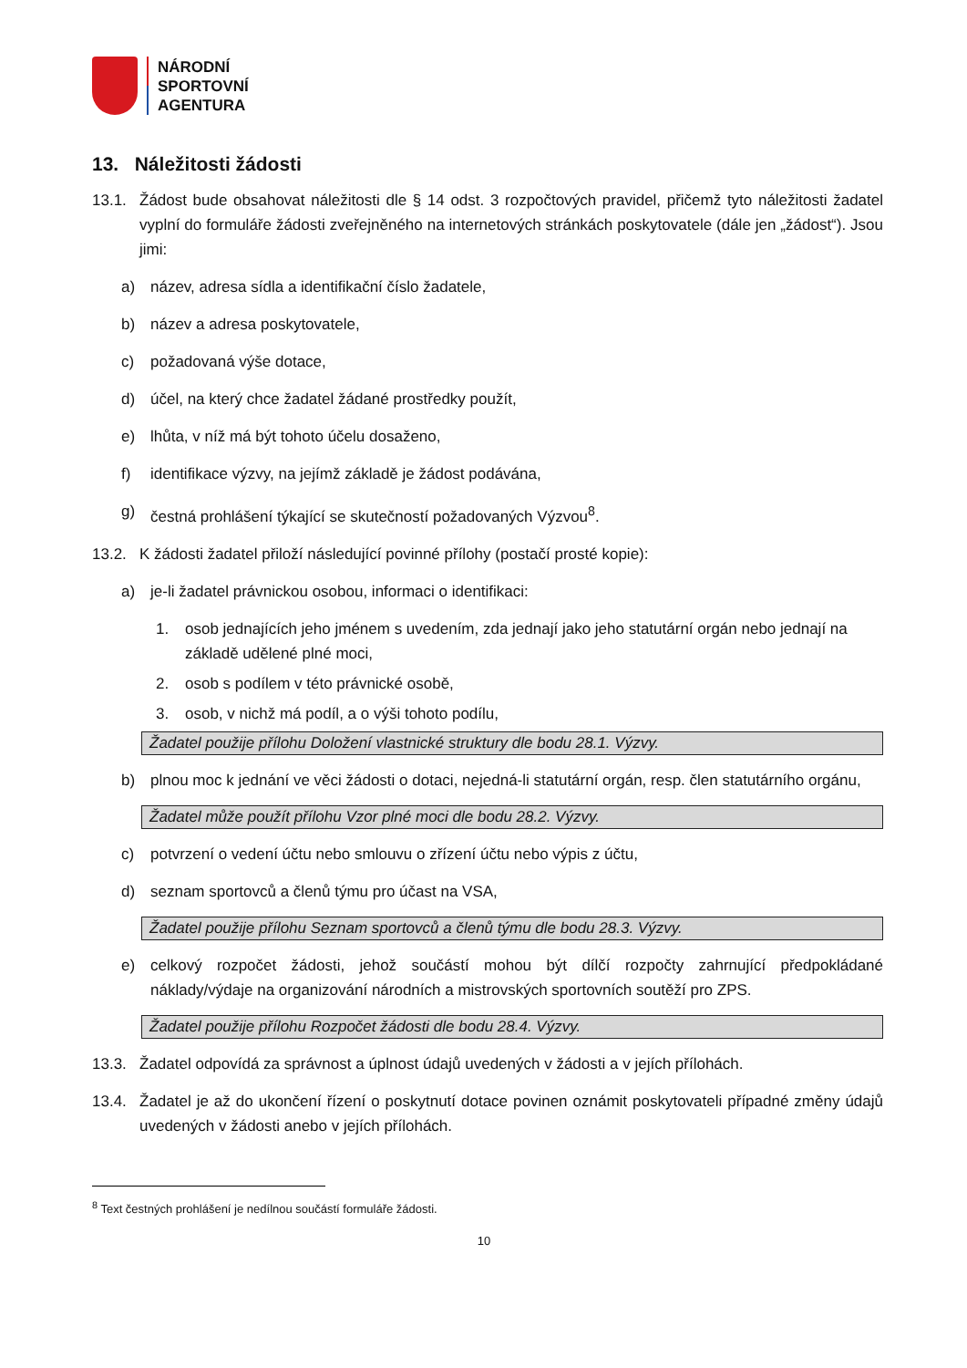NÁRODNÍ
SPORTOVNÍ
AGENTURA
13. Náležitosti žádosti
13.1. Žádost bude obsahovat náležitosti dle § 14 odst. 3 rozpočtových pravidel, přičemž tyto náležitosti žadatel vyplní do formuláře žádosti zveřejněného na internetových stránkách poskytovatele (dále jen „žádost“). Jsou jimi:
a) název, adresa sídla a identifikační číslo žadatele,
b) název a adresa poskytovatele,
c) požadovaná výše dotace,
d) účel, na který chce žadatel žádané prostředky použít,
e) lhůta, v níž má být tohoto účelu dosaženo,
f) identifikace výzvy, na jejímž základě je žádost podávána,
g) čestná prohlášení týkající se skutečností požadovaných Výzvou<sup>8</sup>.
13.2. K žádosti žadatel přiloží následující povinné přílohy (postačí prosté kopie):
a) je-li žadatel právnickou osobou, informaci o identifikaci:
1. osob jednajících jeho jménem s uvedením, zda jednají jako jeho statutární orgán nebo jednají na základě udělené plné moci,
2. osob s podílem v této právnické osobě,
3. osob, v nichž má podíl, a o výši tohoto podílu,
Žadatel použije přílohu Doložení vlastnické struktury dle bodu 28.1. Výzvy.
b) plnou moc k jednání ve věci žádosti o dotaci, nejedná-li statutární orgán, resp. člen statutárního orgánu,
Žadatel může použít přílohu Vzor plné moci dle bodu 28.2. Výzvy.
c) potvrzení o vedení účtu nebo smlouvu o zřízení účtu nebo výpis z účtu,
d) seznam sportovců a členů týmu pro účast na VSA,
Žadatel použije přílohu Seznam sportovců a členů týmu dle bodu 28.3. Výzvy.
e) celkový rozpočet žádosti, jehož součástí mohou být dílčí rozpočty zahrnující předpokládané náklady/výdaje na organizování národních a mistrovských sportovních soutěží pro ZPS.
Žadatel použije přílohu Rozpočet žádosti dle bodu 28.4. Výzvy.
13.3. Žadatel odpovídá za správnost a úplnost údajů uvedených v žádosti a v jejích přílohách.
13.4. Žadatel je až do ukončení řízení o poskytnutí dotace povinen oznámit poskytovateli případné změny údajů uvedených v žádosti anebo v jejích přílohách.
<sup>8</sup> Text čestných prohlášení je nedílnou součástí formuláře žádosti.
10